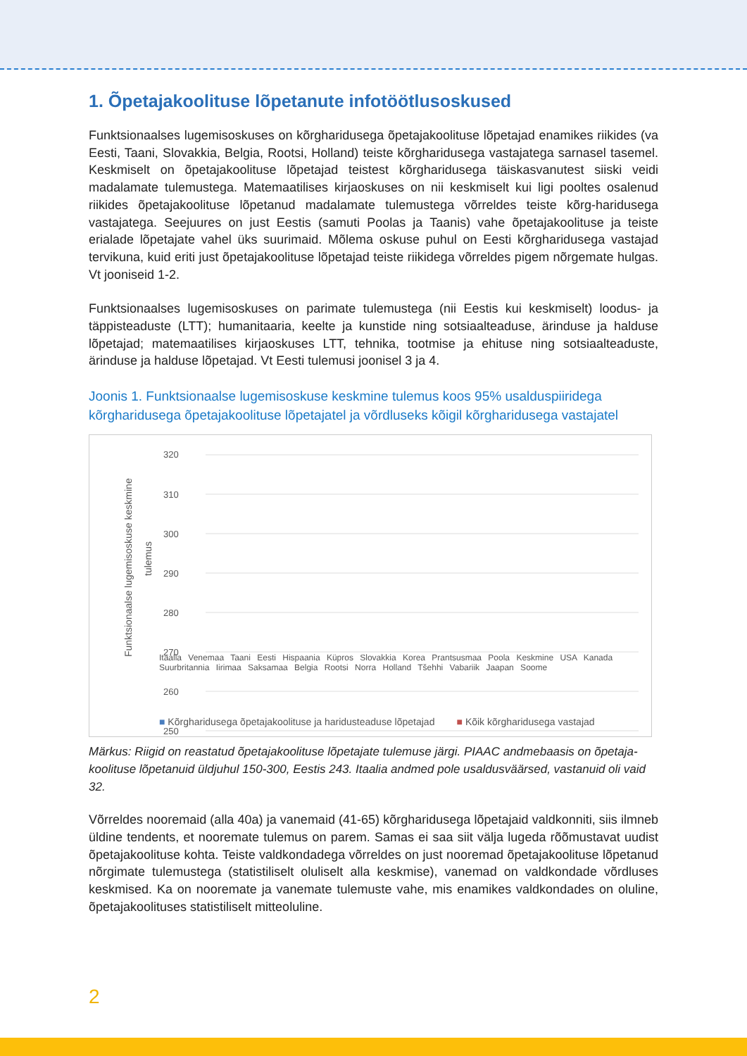1. Õpetajakoolituse lõpetanute infotöötlusoskused
Funktsionaalses lugemisoskuses on kõrgharidusega õpetajakoolituse lõpetajad enamikes riikides (va Eesti, Taani, Slovakkia, Belgia, Rootsi, Holland) teiste kõrgharidusega vastajatega sarnasel tasemel. Keskmiselt on õpetajakoolituse lõpetajad teistest kõrgharidusega täiskasvanutest siiski veidi madalamate tulemustega. Matemaatilises kirjaoskuses on nii keskmiselt kui ligi pooltes osalenud riikides õpetajakoolituse lõpetanud madalamate tulemustega võrreldes teiste kõrg-haridusega vastajatega. Seejuures on just Eestis (samuti Poolas ja Taanis) vahe õpetajakoolituse ja teiste erialade lõpetajate vahel üks suurimaid. Mõlema oskuse puhul on Eesti kõrgharidusega vastajad tervikuna, kuid eriti just õpetajakoolituse lõpetajad teiste riikidega võrreldes pigem nõrgemate hulgas. Vt jooniseid 1-2.
Funktsionaalses lugemisoskuses on parimate tulemustega (nii Eestis kui keskmiselt) loodus- ja täppisteaduste (LTT); humanitaaria, keelte ja kunstide ning sotsiaalteaduse, ärinduse ja halduse lõpetajad; matemaatilises kirjaoskuses LTT, tehnika, tootmise ja ehituse ning sotsiaalteaduste, ärinduse ja halduse lõpetajad. Vt Eesti tulemusi joonisel 3 ja 4.
Joonis 1. Funktsionaalse lugemisoskuse keskmine tulemus koos 95% usalduspiiridega kõrgharidusega õpetajakoolituse lõpetajatel ja võrdluseks kõigil kõrgharidusega vastajatel
Funktsionaalse lugemisoskuse keskmine
tulemus
320
310
300
290
280
270
260
250
Itaalia Venemaa Taani Eesti Hispaania Küpros Slovakkia Korea Prantsusmaa Poola Keskmine USA Kanada Suurbritannia Iirimaa Saksamaa Belgia Rootsi Norra Holland Tšehhi Vabariik Jaapan Soome
■ Kõrgharidusega õpetajakoolituse ja haridusteaduse lõpetajad ■ Kõik kõrgharidusega vastajad
Märkus: Riigid on reastatud õpetajakoolituse lõpetajate tulemuse järgi. PIAAC andmebaasis on õpetaja-koolituse lõpetanuid üldjuhul 150-300, Eestis 243. Itaalia andmed pole usaldusväärsed, vastanuid oli vaid 32.
Võrreldes nooremaid (alla 40a) ja vanemaid (41-65) kõrgharidusega lõpetajaid valdkonniti, siis ilmneb üldine tendents, et nooremate tulemus on parem. Samas ei saa siit välja lugeda rõõmustavat uudist õpetajakoolituse kohta. Teiste valdkondadega võrreldes on just nooremad õpetajakoolituse lõpetanud nõrgimate tulemustega (statistiliselt oluliselt alla keskmise), vanemad on valdkondade võrdluses keskmised. Ka on nooremate ja vanemate tulemuste vahe, mis enamikes valdkondades on oluline, õpetajakoolituses statistiliselt mitteoluline.
2